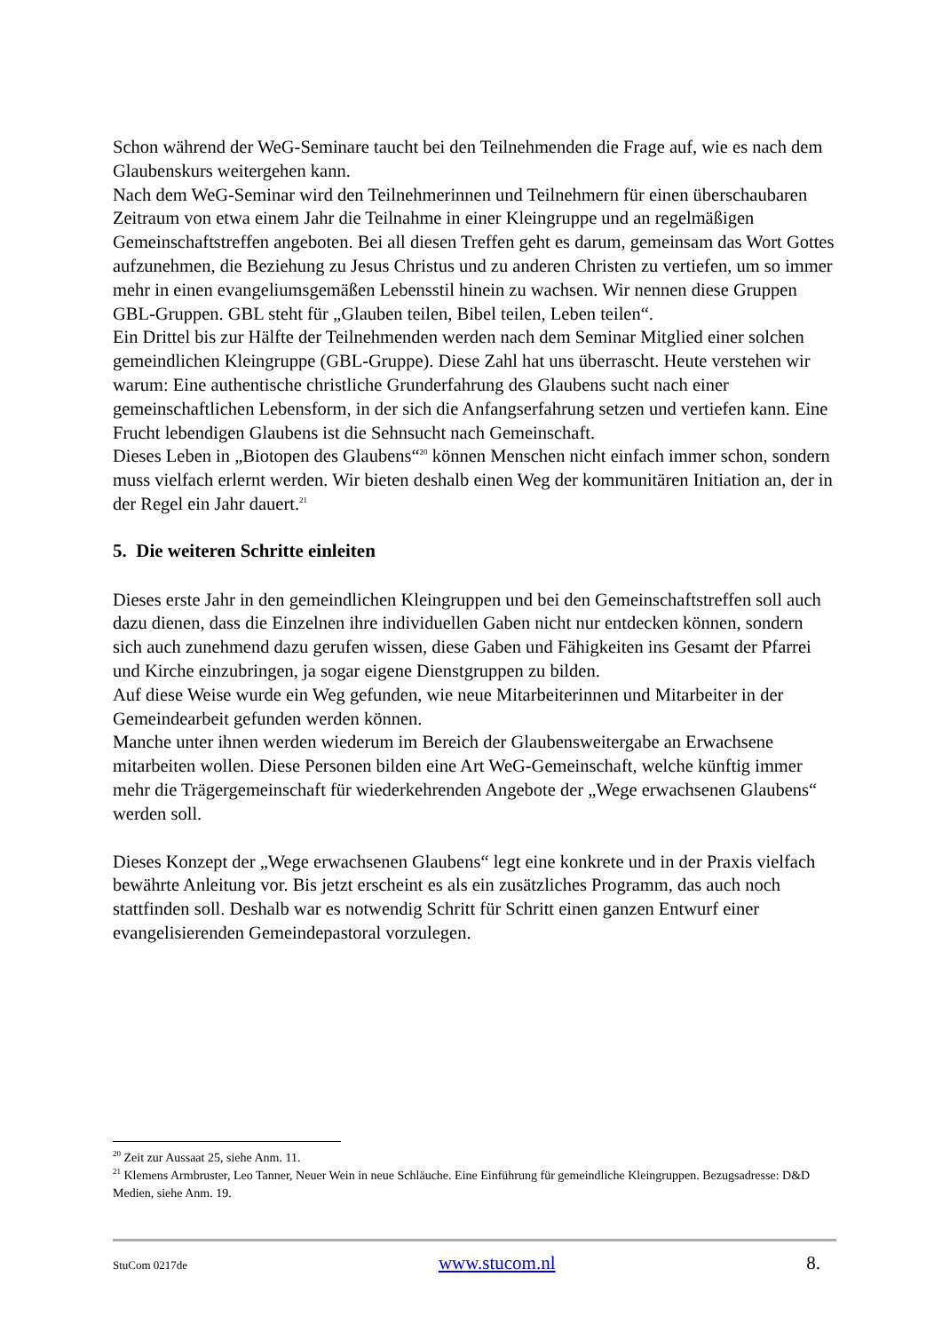Schon während der WeG-Seminare taucht bei den Teilnehmenden die Frage auf, wie es nach dem Glaubenskurs weitergehen kann.
Nach dem WeG-Seminar wird den Teilnehmerinnen und Teilnehmern für einen überschaubaren Zeitraum von etwa einem Jahr die Teilnahme in einer Kleingruppe und an regelmäßigen Gemeinschaftstreffen angeboten. Bei all diesen Treffen geht es darum, gemeinsam das Wort Gottes aufzunehmen, die Beziehung zu Jesus Christus und zu anderen Christen zu vertiefen, um so immer mehr in einen evangeliumsgemäßen Lebensstil hinein zu wachsen. Wir nennen diese Gruppen GBL-Gruppen. GBL steht für „Glauben teilen, Bibel teilen, Leben teilen“.
Ein Drittel bis zur Hälfte der Teilnehmenden werden nach dem Seminar Mitglied einer solchen gemeindlichen Kleingruppe (GBL-Gruppe). Diese Zahl hat uns überrascht. Heute verstehen wir warum: Eine authentische christliche Grunderfahrung des Glaubens sucht nach einer gemeinschaftlichen Lebensform, in der sich die Anfangserfahrung setzen und vertiefen kann. Eine Frucht lebendigen Glaubens ist die Sehnsucht nach Gemeinschaft.
Dieses Leben in „Biotopen des Glaubens“<sup>20</sup> können Menschen nicht einfach immer schon, sondern muss vielfach erlernt werden. Wir bieten deshalb einen Weg der kommunitären Initiation an, der in der Regel ein Jahr dauert.<sup>21</sup>
5. Die weiteren Schritte einleiten
Dieses erste Jahr in den gemeindlichen Kleingruppen und bei den Gemeinschaftstreffen soll auch dazu dienen, dass die Einzelnen ihre individuellen Gaben nicht nur entdecken können, sondern sich auch zunehmend dazu gerufen wissen, diese Gaben und Fähigkeiten ins Gesamt der Pfarrei und Kirche einzubringen, ja sogar eigene Dienstgruppen zu bilden.
Auf diese Weise wurde ein Weg gefunden, wie neue Mitarbeiterinnen und Mitarbeiter in der Gemeindearbeit gefunden werden können.
Manche unter ihnen werden wiederum im Bereich der Glaubensweitergabe an Erwachsene mitarbeiten wollen. Diese Personen bilden eine Art WeG-Gemeinschaft, welche künftig immer mehr die Trägergemeinschaft für wiederkehrenden Angebote der „Wege erwachsenen Glaubens“ werden soll.
Dieses Konzept der „Wege erwachsenen Glaubens“ legt eine konkrete und in der Praxis vielfach bewährte Anleitung vor. Bis jetzt erscheint es als ein zusätzliches Programm, das auch noch stattfinden soll. Deshalb war es notwendig Schritt für Schritt einen ganzen Entwurf einer evangelisierenden Gemeindepastoral vorzulegen.
<sup>20</sup> Zeit zur Aussaat 25, siehe Anm. 11.
<sup>21</sup> Klemens Armbruster, Leo Tanner, Neuer Wein in neue Schläuche. Eine Einführung für gemeindliche Kleingruppen. Bezugsadresse: D&D Medien, siehe Anm. 19.
StuCom 0217de www.stucom.nl 8.